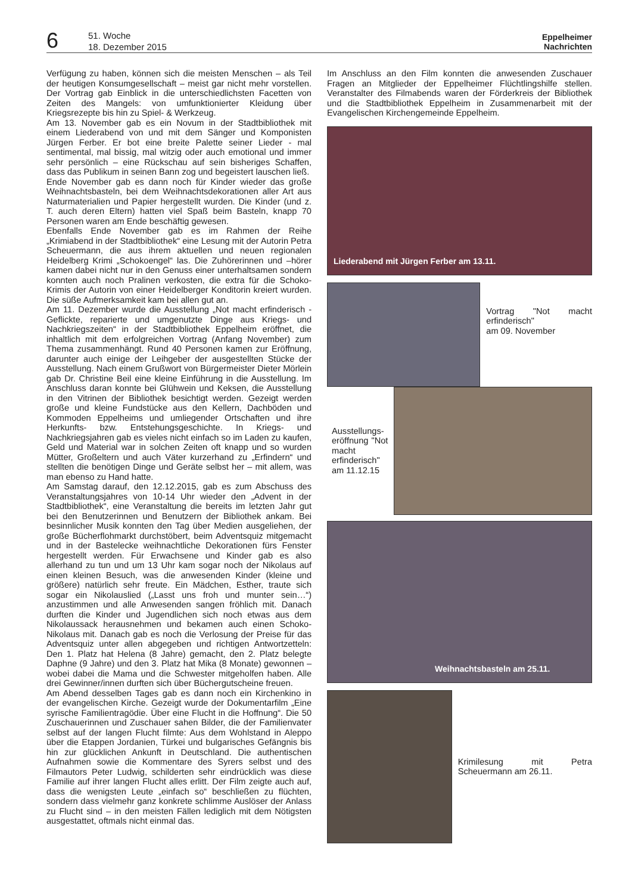6
51. Woche
18. Dezember 2015
Eppelheimer
Nachrichten
Verfügung zu haben, können sich die meisten Menschen – als Teil der heutigen Konsumgesellschaft – meist gar nicht mehr vorstellen. Der Vortrag gab Einblick in die unterschiedlichsten Facetten von Zeiten des Mangels: von umfunktionierter Kleidung über Kriegsrezepte bis hin zu Spiel- & Werkzeug.
Am 13. November gab es ein Novum in der Stadtbibliothek mit einem Liederabend von und mit dem Sänger und Komponisten Jürgen Ferber. Er bot eine breite Palette seiner Lieder - mal sentimental, mal bissig, mal witzig oder auch emotional und immer sehr persönlich – eine Rückschau auf sein bisheriges Schaffen, dass das Publikum in seinen Bann zog und begeistert lauschen ließ.
Ende November gab es dann noch für Kinder wieder das große Weihnachtsbasteln, bei dem Weihnachtsdekorationen aller Art aus Naturmaterialien und Papier hergestellt wurden. Die Kinder (und z. T. auch deren Eltern) hatten viel Spaß beim Basteln, knapp 70 Personen waren am Ende beschäftig gewesen.
Ebenfalls Ende November gab es im Rahmen der Reihe „Krimiabend in der Stadtbibliothek“ eine Lesung mit der Autorin Petra Scheuermann, die aus ihrem aktuellen und neuen regionalen Heidelberg Krimi „Schokoengel“ las. Die Zuhörerinnen und –hörer kamen dabei nicht nur in den Genuss einer unterhaltsamen sondern konnten auch noch Pralinen verkosten, die extra für die Schoko-Krimis der Autorin von einer Heidelberger Konditorin kreiert wurden. Die süße Aufmerksamkeit kam bei allen gut an.
Am 11. Dezember wurde die Ausstellung „Not macht erfinderisch - Geflickte, reparierte und umgenutzte Dinge aus Kriegs- und Nachkriegszeiten“ in der Stadtbibliothek Eppelheim eröffnet, die inhaltlich mit dem erfolgreichen Vortrag (Anfang November) zum Thema zusammenhängt. Rund 40 Personen kamen zur Eröffnung, darunter auch einige der Leihgeber der ausgestellten Stücke der Ausstellung. Nach einem Grußwort von Bürgermeister Dieter Mörlein gab Dr. Christine Beil eine kleine Einführung in die Ausstellung. Im Anschluss daran konnte bei Glühwein und Keksen, die Ausstellung in den Vitrinen der Bibliothek besichtigt werden. Gezeigt werden große und kleine Fundstücke aus den Kellern, Dachböden und Kommoden Eppelheims und umliegender Ortschaften und ihre Herkunfts- bzw. Entstehungsgeschichte. In Kriegs- und Nachkriegsjahren gab es vieles nicht einfach so im Laden zu kaufen, Geld und Material war in solchen Zeiten oft knapp und so wurden Mütter, Großeltern und auch Väter kurzerhand zu „Erfindern“ und stellten die benötigen Dinge und Geräte selbst her – mit allem, was man ebenso zu Hand hatte.
Am Samstag darauf, den 12.12.2015, gab es zum Abschuss des Veranstaltungsjahres von 10-14 Uhr wieder den „Advent in der Stadtbibliothek“, eine Veranstaltung die bereits im letzten Jahr gut bei den Benutzerinnen und Benutzern der Bibliothek ankam. Bei besinnlicher Musik konnten den Tag über Medien ausgeliehen, der große Bücherflohmarkt durchstöbert, beim Adventsquiz mitgemacht und in der Bastelecke weihnachtliche Dekorationen fürs Fenster hergestellt werden. Für Erwachsene und Kinder gab es also allerhand zu tun und um 13 Uhr kam sogar noch der Nikolaus auf einen kleinen Besuch, was die anwesenden Kinder (kleine und größere) natürlich sehr freute. Ein Mädchen, Esther, traute sich sogar ein Nikolauslied („Lasst uns froh und munter sein…“) anzustimmen und alle Anwesenden sangen fröhlich mit. Danach durften die Kinder und Jugendlichen sich noch etwas aus dem Nikolaussack herausnehmen und bekamen auch einen Schoko-Nikolaus mit. Danach gab es noch die Verlosung der Preise für das Adventsquiz unter allen abgegeben und richtigen Antwortzetteln: Den 1. Platz hat Helena (8 Jahre) gemacht, den 2. Platz belegte Daphne (9 Jahre) und den 3. Platz hat Mika (8 Monate) gewonnen – wobei dabei die Mama und die Schwester mitgeholfen haben. Alle drei Gewinner/innen durften sich über Büchergutscheine freuen.
Am Abend desselben Tages gab es dann noch ein Kirchenkino in der evangelischen Kirche. Gezeigt wurde der Dokumentarfilm „Eine syrische Familientragödie. Über eine Flucht in die Hoffnung“. Die 50 Zuschauerinnen und Zuschauer sahen Bilder, die der Familienvater selbst auf der langen Flucht filmte: Aus dem Wohlstand in Aleppo über die Etappen Jordanien, Türkei und bulgarisches Gefängnis bis hin zur glücklichen Ankunft in Deutschland. Die authentischen Aufnahmen sowie die Kommentare des Syrers selbst und des Filmautors Peter Ludwig, schilderten sehr eindrücklich was diese Familie auf ihrer langen Flucht alles erlitt. Der Film zeigte auch auf, dass die wenigsten Leute „einfach so“ beschließen zu flüchten, sondern dass vielmehr ganz konkrete schlimme Auslöser der Anlass zu Flucht sind – in den meisten Fällen lediglich mit dem Nötigsten ausgestattet, oftmals nicht einmal das.
Im Anschluss an den Film konnten die anwesenden Zuschauer Fragen an Mitglieder der Eppelheimer Flüchtlingshilfe stellen. Veranstalter des Filmabends waren der Förderkreis der Bibliothek und die Stadtbibliothek Eppelheim in Zusammenarbeit mit der Evangelischen Kirchengemeinde Eppelheim.
Liederabend mit Jürgen Ferber am 13.11.
Vortrag "Not macht erfinderisch"
am 09. November
Ausstellungs-eröffnung "Not macht erfinderisch" am 11.12.15
Weihnachtsbasteln am 25.11.
Krimilesung mit Petra Scheuermann am 26.11.